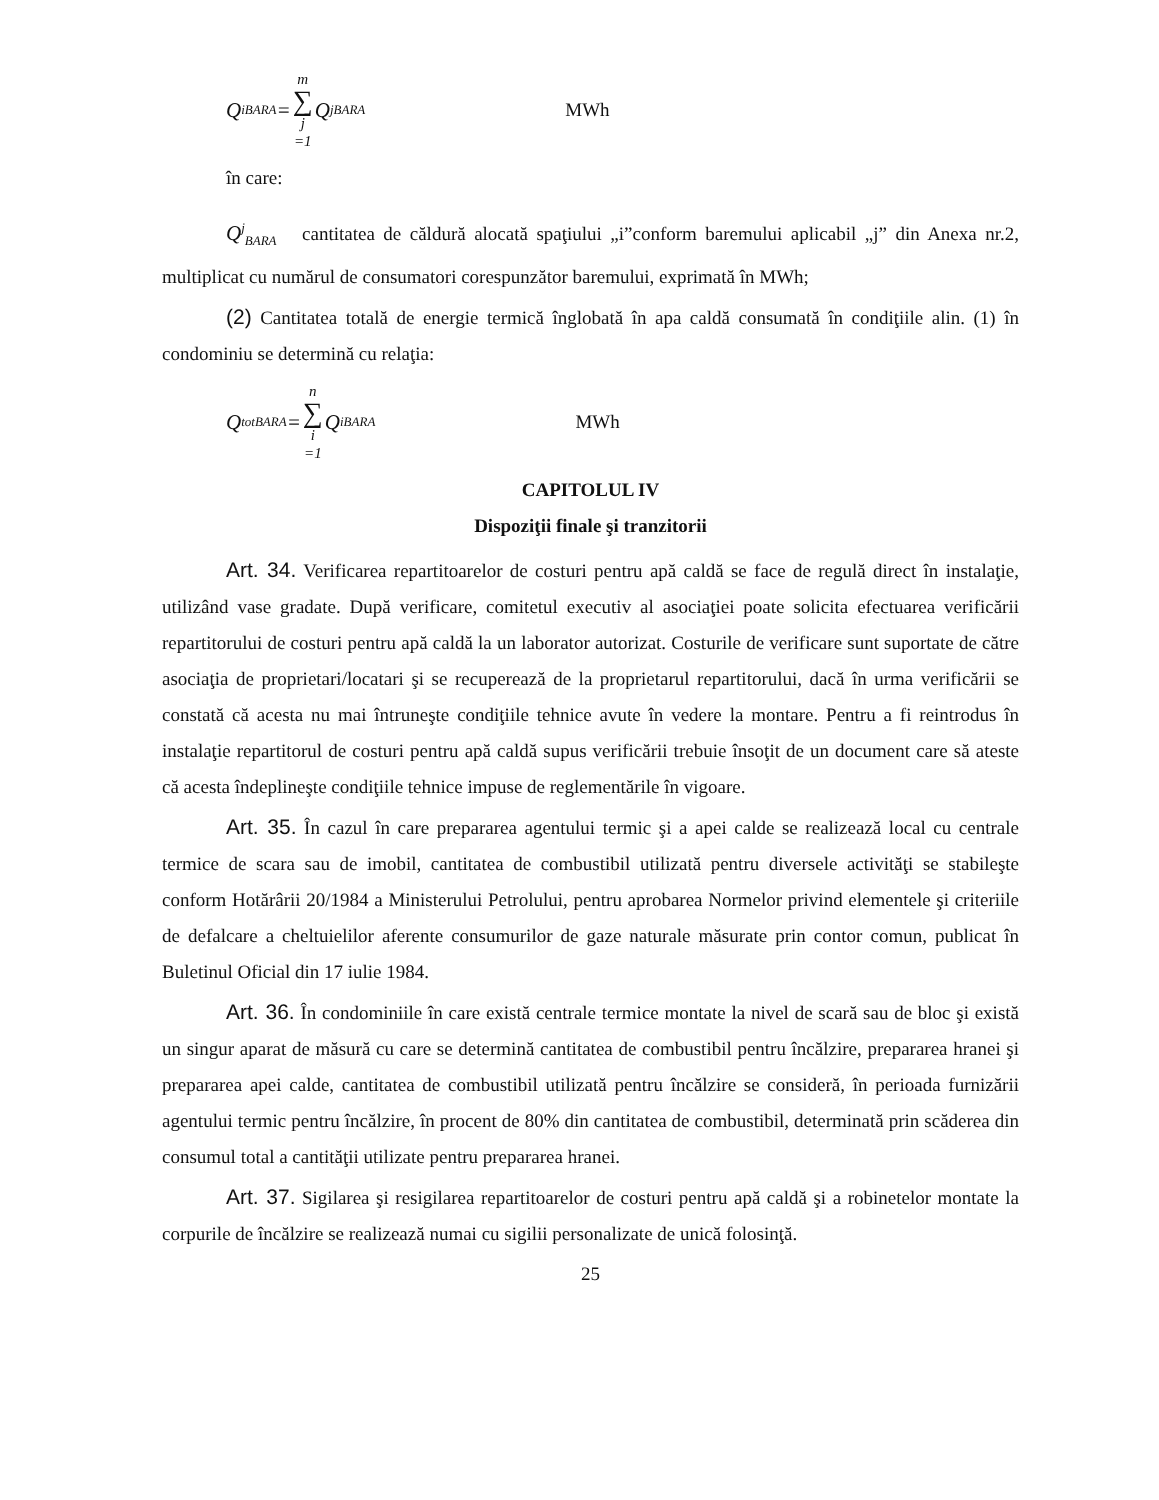Q<sup>i</sup><sub>BARA</sub> = m ∑ j =1 Q<sup>j</sup><sub>BARA</sub> MWh
în care:
Q<sup>j</sup><sub>BARA</sub> cantitatea de căldură alocată spaţiului „i”conform baremului aplicabil „j” din Anexa nr.2, multiplicat cu numărul de consumatori corespunzător baremului, exprimată în MWh;
(2) Cantitatea totală de energie termică înglobată în apa caldă consumată în condiţiile alin. (1) în condominiu se determină cu relaţia:
Q<sup>tot</sup><sub>BARA</sub> = n ∑ i =1 Q<sup>i</sup><sub>BARA</sub> MWh
CAPITOLUL IV
Dispoziţii finale şi tranzitorii
Art. 34. Verificarea repartitoarelor de costuri pentru apă caldă se face de regulă direct în instalaţie, utilizând vase gradate. După verificare, comitetul executiv al asociaţiei poate solicita efectuarea verificării repartitorului de costuri pentru apă caldă la un laborator autorizat. Costurile de verificare sunt suportate de către asociaţia de proprietari/locatari şi se recuperează de la proprietarul repartitorului, dacă în urma verificării se constată că acesta nu mai întruneşte condiţiile tehnice avute în vedere la montare. Pentru a fi reintrodus în instalaţie repartitorul de costuri pentru apă caldă supus verificării trebuie însoţit de un document care să ateste că acesta îndeplineşte condiţiile tehnice impuse de reglementările în vigoare.
Art. 35. În cazul în care prepararea agentului termic şi a apei calde se realizează local cu centrale termice de scara sau de imobil, cantitatea de combustibil utilizată pentru diversele activităţi se stabileşte conform Hotărârii 20/1984 a Ministerului Petrolului, pentru aprobarea Normelor privind elementele şi criteriile de defalcare a cheltuielilor aferente consumurilor de gaze naturale măsurate prin contor comun, publicat în Buletinul Oficial din 17 iulie 1984.
Art. 36. În condominiile în care există centrale termice montate la nivel de scară sau de bloc şi există un singur aparat de măsură cu care se determină cantitatea de combustibil pentru încălzire, prepararea hranei şi prepararea apei calde, cantitatea de combustibil utilizată pentru încălzire se consideră, în perioada furnizării agentului termic pentru încălzire, în procent de 80% din cantitatea de combustibil, determinată prin scăderea din consumul total a cantităţii utilizate pentru prepararea hranei.
Art. 37. Sigilarea şi resigilarea repartitoarelor de costuri pentru apă caldă şi a robinetelor montate la corpurile de încălzire se realizează numai cu sigilii personalizate de unică folosinţă.
25